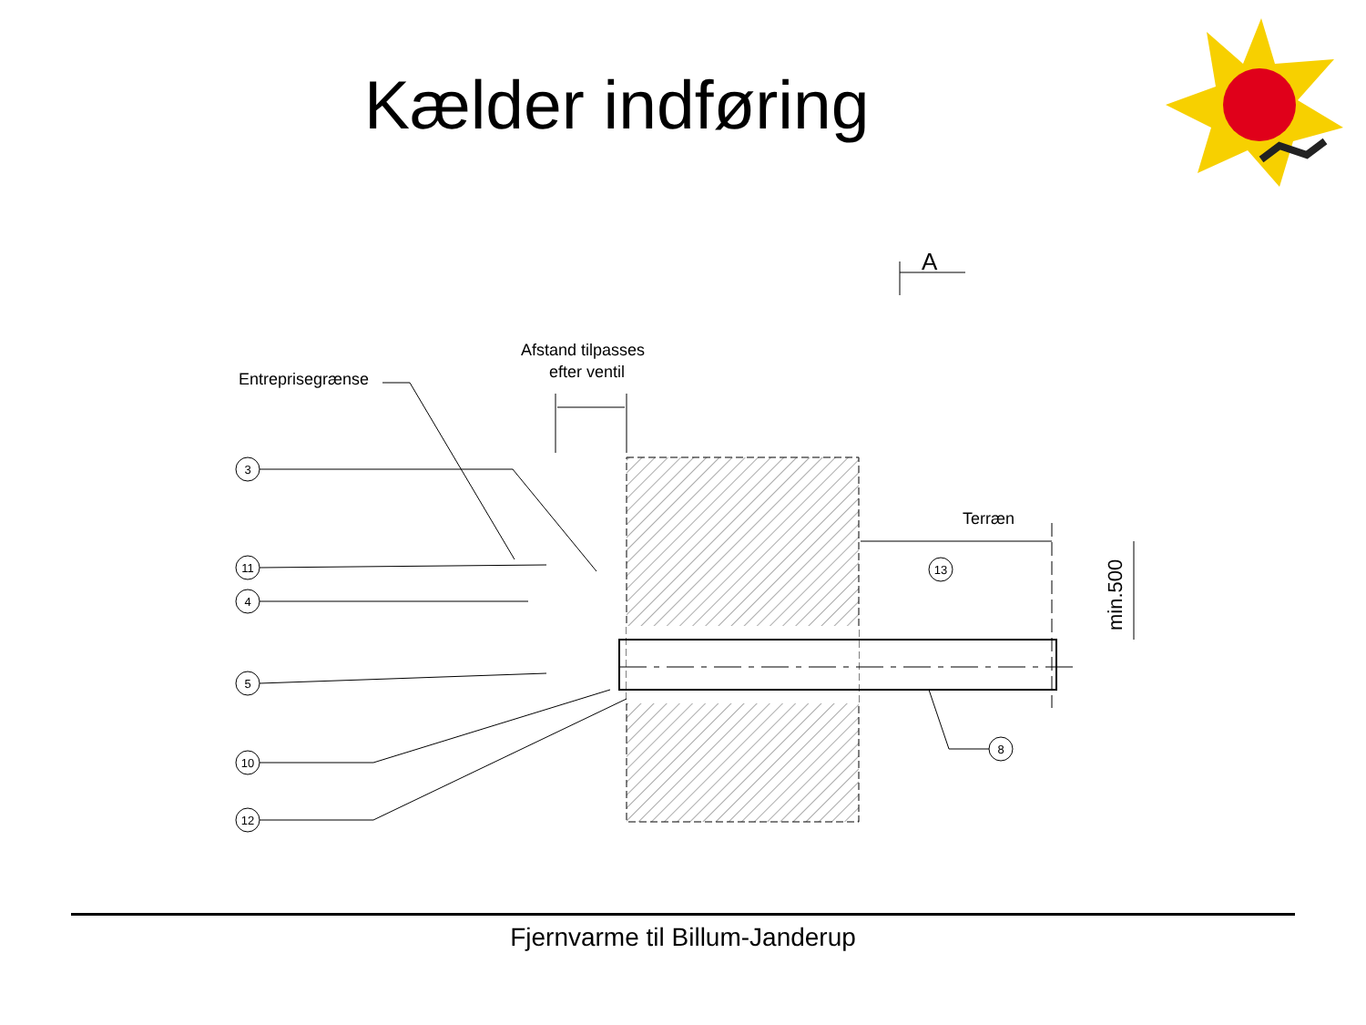Kælder indføring
Entreprisegrænse
Afstand tilpasses
efter ventil
Terræn
A
min.500
3
11
4
5
10
12
13
8
Fjernvarme til Billum-Janderup